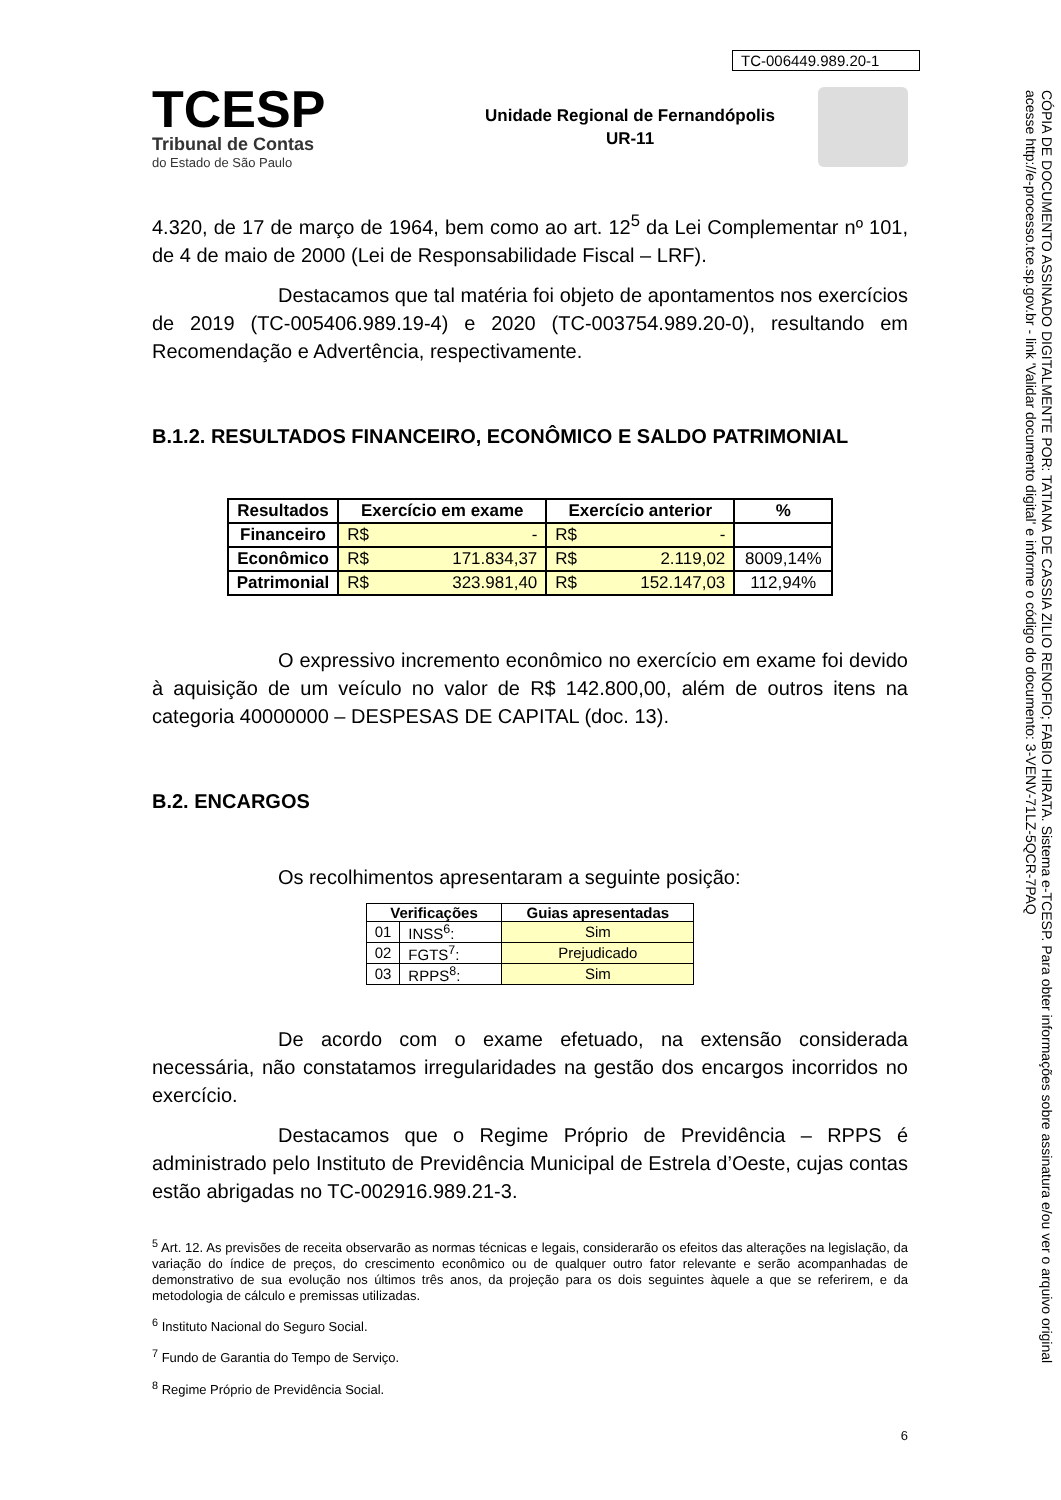TC-006449.989.20-1
TCESP
Tribunal de Contas
do Estado de São Paulo
Unidade Regional de Fernandópolis
UR-11
4.320, de 17 de março de 1964, bem como ao art. 12<sup>5</sup> da Lei Complementar nº 101, de 4 de maio de 2000 (Lei de Responsabilidade Fiscal – LRF).
Destacamos que tal matéria foi objeto de apontamentos nos exercícios de 2019 (TC-005406.989.19-4) e 2020 (TC-003754.989.20-0), resultando em Recomendação e Advertência, respectivamente.
B.1.2. RESULTADOS FINANCEIRO, ECONÔMICO E SALDO PATRIMONIAL
| Resultados | Exercício em exame | Exercício anterior | % |
| --- | --- | --- | --- |
| Financeiro | R$ - | R$ - | |
| Econômico | R$ 171.834,37 | R$ 2.119,02 | 8009,14% |
| Patrimonial | R$ 323.981,40 | R$ 152.147,03 | 112,94% |
O expressivo incremento econômico no exercício em exame foi devido à aquisição de um veículo no valor de R$ 142.800,00, além de outros itens na categoria 40000000 – DESPESAS DE CAPITAL (doc. 13).
B.2. ENCARGOS
Os recolhimentos apresentaram a seguinte posição:
| Verificações | | Guias apresentadas |
| --- | --- | --- |
| 01 | INSS<sup>6</sup>: | Sim |
| 02 | FGTS<sup>7</sup>: | Prejudicado |
| 03 | RPPS<sup>8</sup>: | Sim |
De acordo com o exame efetuado, na extensão considerada necessária, não constatamos irregularidades na gestão dos encargos incorridos no exercício.
Destacamos que o Regime Próprio de Previdência – RPPS é administrado pelo Instituto de Previdência Municipal de Estrela d’Oeste, cujas contas estão abrigadas no TC-002916.989.21-3.
<sup>5</sup> Art. 12. As previsões de receita observarão as normas técnicas e legais, considerarão os efeitos das alterações na legislação, da variação do índice de preços, do crescimento econômico ou de qualquer outro fator relevante e serão acompanhadas de demonstrativo de sua evolução nos últimos três anos, da projeção para os dois seguintes àquele a que se referirem, e da metodologia de cálculo e premissas utilizadas.
<sup>6</sup> Instituto Nacional do Seguro Social.
<sup>7</sup> Fundo de Garantia do Tempo de Serviço.
<sup>8</sup> Regime Próprio de Previdência Social.
6
CÓPIA DE DOCUMENTO ASSINADO DIGITALMENTE POR: TATIANA DE CASSIA ZILIO RENOFIO; FABIO HIRATA. Sistema e-TCESP. Para obter informações sobre assinatura e/ou ver o arquivo original acesse http://e-processo.tce.sp.gov.br - link 'Validar documento digital' e informe o código do documento: 3-VENV-71LZ-5QCR-7PAQ